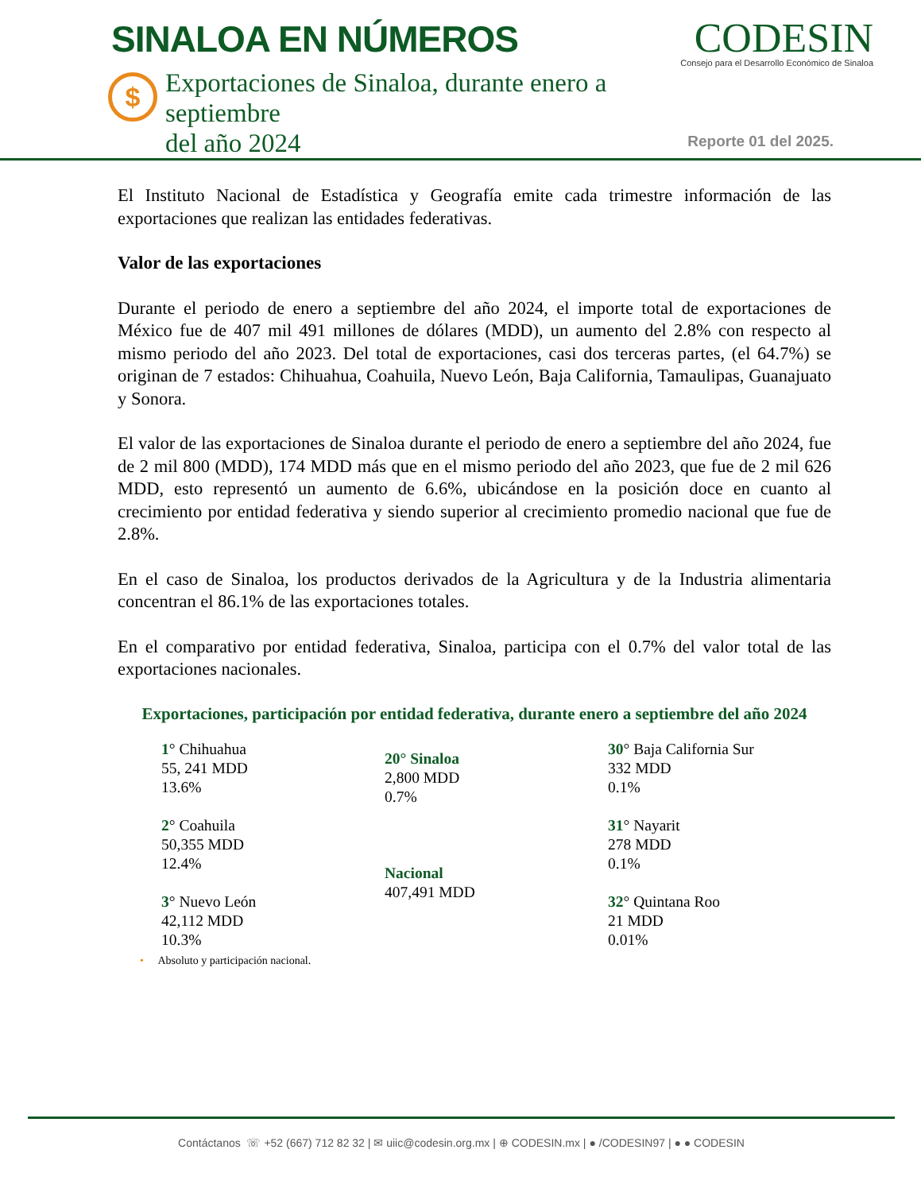SINALOA EN NÚMEROS
CODESIN
Consejo para el Desarrollo Económico de Sinaloa
$
Exportaciones de Sinaloa, durante enero a septiembre
del año 2024
Reporte 01 del 2025.
El Instituto Nacional de Estadística y Geografía emite cada trimestre información de las exportaciones que realizan las entidades federativas.
Valor de las exportaciones
Durante el periodo de enero a septiembre del año 2024, el importe total de exportaciones de México fue de 407 mil 491 millones de dólares (MDD), un aumento del 2.8% con respecto al mismo periodo del año 2023. Del total de exportaciones, casi dos terceras partes, (el 64.7%) se originan de 7 estados: Chihuahua, Coahuila, Nuevo León, Baja California, Tamaulipas, Guanajuato y Sonora.
El valor de las exportaciones de Sinaloa durante el periodo de enero a septiembre del año 2024, fue de 2 mil 800 (MDD), 174 MDD más que en el mismo periodo del año 2023, que fue de 2 mil 626 MDD, esto representó un aumento de 6.6%, ubicándose en la posición doce en cuanto al crecimiento por entidad federativa y siendo superior al crecimiento promedio nacional que fue de 2.8%.
En el caso de Sinaloa, los productos derivados de la Agricultura y de la Industria alimentaria concentran el 86.1% de las exportaciones totales.
En el comparativo por entidad federativa, Sinaloa, participa con el 0.7% del valor total de las exportaciones nacionales.
Exportaciones, participación por entidad federativa, durante enero a septiembre del año 2024
1° Chihuahua
55, 241 MDD
13.6%
2° Coahuila
50,355 MDD
12.4%
3° Nuevo León
42,112 MDD
10.3%
20° Sinaloa
2,800 MDD
0.7%
Nacional
407,491 MDD
30° Baja California Sur
332 MDD
0.1%
31° Nayarit
278 MDD
0.1%
32° Quintana Roo
21 MDD
0.01%
• Absoluto y participación nacional.
Contáctanos ☏ +52 (667) 712 82 32 | ✉ uiic@codesin.org.mx | ⊕ CODESIN.mx | ● /CODESIN97 | ● ● CODESIN